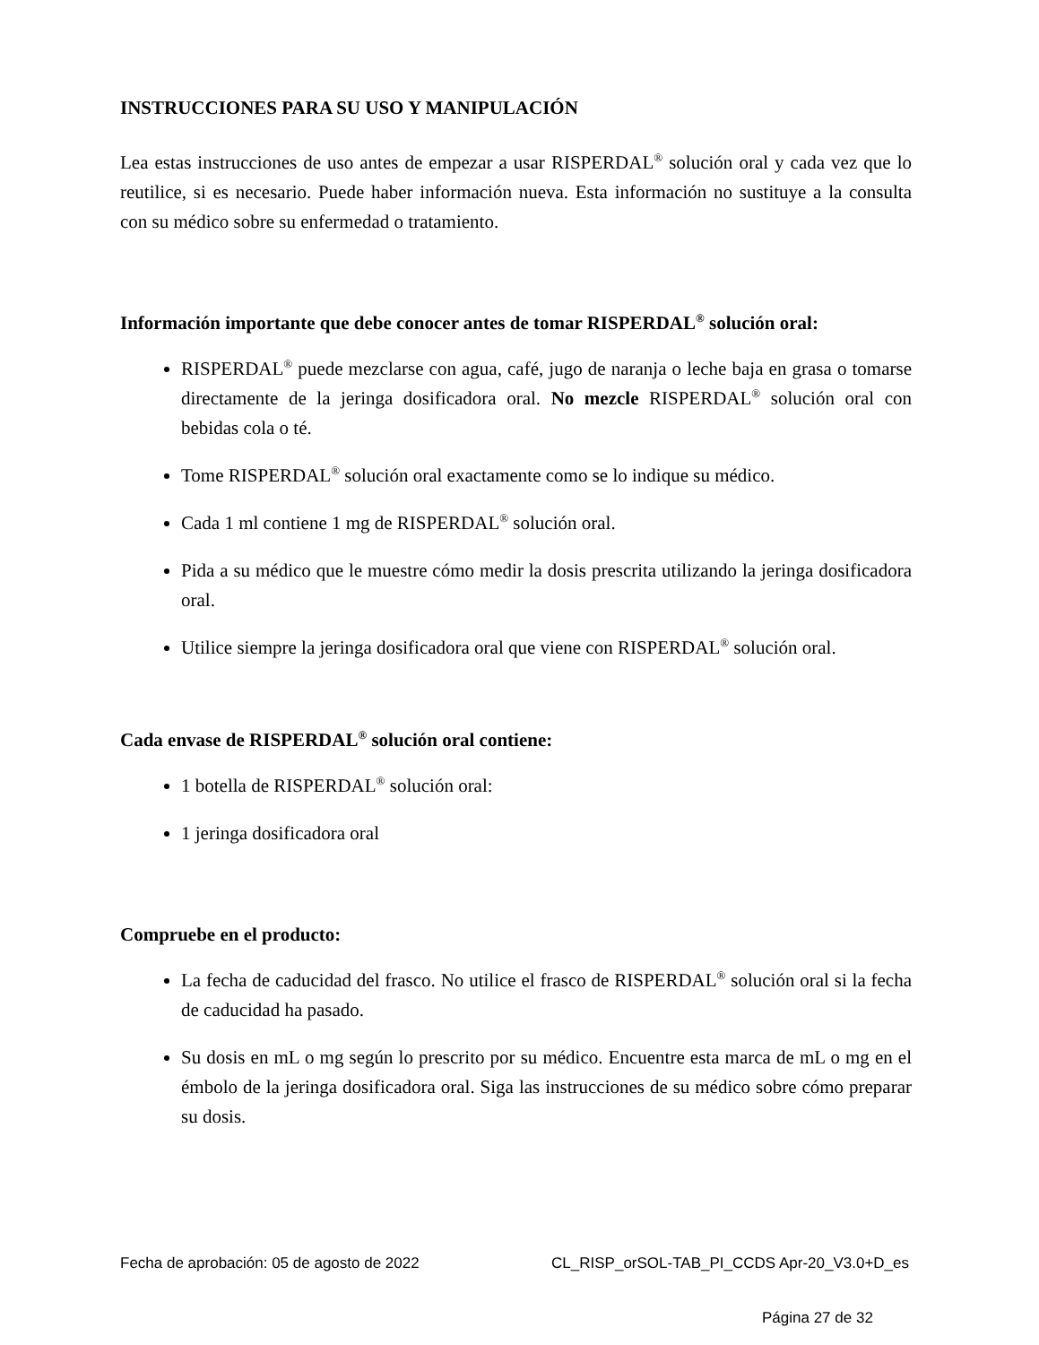INSTRUCCIONES PARA SU USO Y MANIPULACIÓN
Lea estas instrucciones de uso antes de empezar a usar RISPERDAL<sup>®</sup> solución oral y cada vez que lo reutilice, si es necesario. Puede haber información nueva. Esta información no sustituye a la consulta con su médico sobre su enfermedad o tratamiento.
Información importante que debe conocer antes de tomar RISPERDAL<sup>®</sup> solución oral:
RISPERDAL<sup>®</sup> puede mezclarse con agua, café, jugo de naranja o leche baja en grasa o tomarse directamente de la jeringa dosificadora oral. No mezcle RISPERDAL<sup>®</sup> solución oral con bebidas cola o té.
Tome RISPERDAL<sup>®</sup> solución oral exactamente como se lo indique su médico.
Cada 1 ml contiene 1 mg de RISPERDAL<sup>®</sup> solución oral.
Pida a su médico que le muestre cómo medir la dosis prescrita utilizando la jeringa dosificadora oral.
Utilice siempre la jeringa dosificadora oral que viene con RISPERDAL<sup>®</sup> solución oral.
Cada envase de RISPERDAL<sup>®</sup> solución oral contiene:
1 botella de RISPERDAL<sup>®</sup> solución oral:
1 jeringa dosificadora oral
Compruebe en el producto:
La fecha de caducidad del frasco. No utilice el frasco de RISPERDAL<sup>®</sup> solución oral si la fecha de caducidad ha pasado.
Su dosis en mL o mg según lo prescrito por su médico. Encuentre esta marca de mL o mg en el émbolo de la jeringa dosificadora oral. Siga las instrucciones de su médico sobre cómo preparar su dosis.
Fecha de aprobación: 05 de agosto de 2022 CL_RISP_orSOL-TAB_PI_CCDS Apr-20_V3.0+D_es
Página 27 de 32